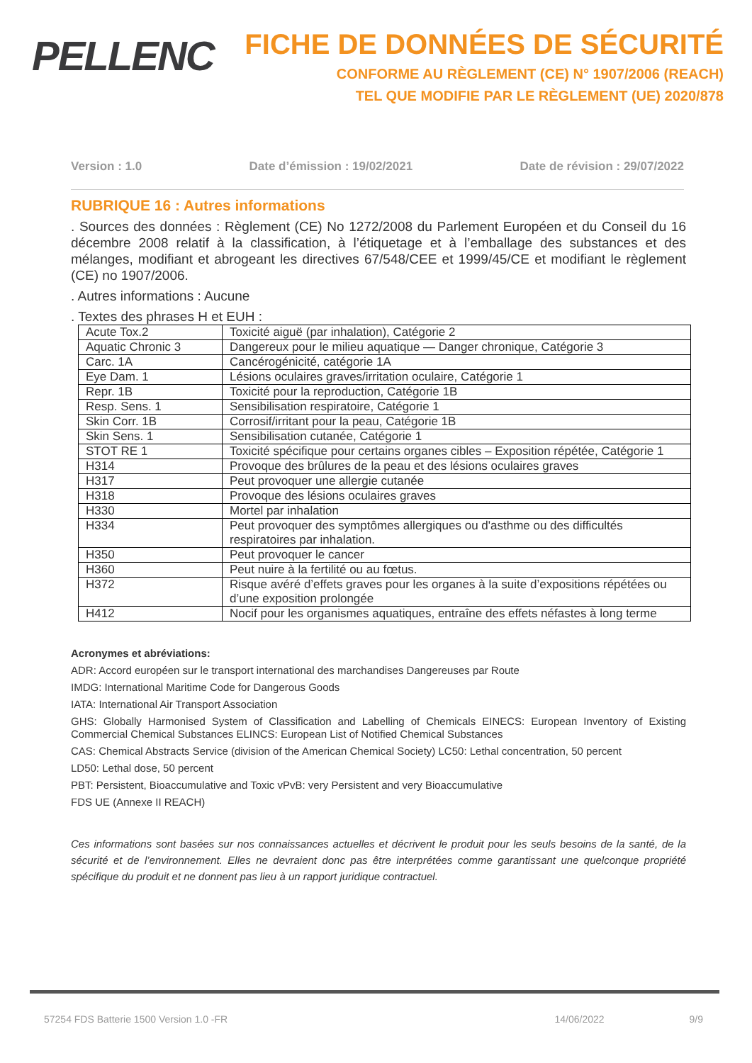PELLENC
FICHE DE DONNÉES DE SÉCURITÉ
CONFORME AU RÈGLEMENT (CE) N° 1907/2006 (REACH)
TEL QUE MODIFIE PAR LE RÈGLEMENT (UE) 2020/878
Version : 1.0 Date d’émission : 19/02/2021 Date de révision : 29/07/2022
RUBRIQUE 16 : Autres informations
. Sources des données : Règlement (CE) No 1272/2008 du Parlement Européen et du Conseil du 16 décembre 2008 relatif à la classification, à l’étiquetage et à l’emballage des substances et des mélanges, modifiant et abrogeant les directives 67/548/CEE et 1999/45/CE et modifiant le règlement (CE) no 1907/2006.
. Autres informations : Aucune
. Textes des phrases H et EUH :
| Acute Tox.2 | Toxicité aiguë (par inhalation), Catégorie 2 |
| Aquatic Chronic 3 | Dangereux pour le milieu aquatique — Danger chronique, Catégorie 3 |
| Carc. 1A | Cancérogénicité, catégorie 1A |
| Eye Dam. 1 | Lésions oculaires graves/irritation oculaire, Catégorie 1 |
| Repr. 1B | Toxicité pour la reproduction, Catégorie 1B |
| Resp. Sens. 1 | Sensibilisation respiratoire, Catégorie 1 |
| Skin Corr. 1B | Corrosif/irritant pour la peau, Catégorie 1B |
| Skin Sens. 1 | Sensibilisation cutanée, Catégorie 1 |
| STOT RE 1 | Toxicité spécifique pour certains organes cibles – Exposition répétée, Catégorie 1 |
| H314 | Provoque des brûlures de la peau et des lésions oculaires graves |
| H317 | Peut provoquer une allergie cutanée |
| H318 | Provoque des lésions oculaires graves |
| H330 | Mortel par inhalation |
| H334 | Peut provoquer des symptômes allergiques ou d'asthme ou des difficultés respiratoires par inhalation. |
| H350 | Peut provoquer le cancer |
| H360 | Peut nuire à la fertilité ou au fœtus. |
| H372 | Risque avéré d’effets graves pour les organes à la suite d’expositions répétées ou d’une exposition prolongée |
| H412 | Nocif pour les organismes aquatiques, entraîne des effets néfastes à long terme |
Acronymes et abréviations:
ADR: Accord européen sur le transport international des marchandises Dangereuses par Route
IMDG: International Maritime Code for Dangerous Goods
IATA: International Air Transport Association
GHS: Globally Harmonised System of Classification and Labelling of Chemicals EINECS: European Inventory of Existing Commercial Chemical Substances ELINCS: European List of Notified Chemical Substances
CAS: Chemical Abstracts Service (division of the American Chemical Society) LC50: Lethal concentration, 50 percent
LD50: Lethal dose, 50 percent
PBT: Persistent, Bioaccumulative and Toxic vPvB: very Persistent and very Bioaccumulative
FDS UE (Annexe II REACH)
Ces informations sont basées sur nos connaissances actuelles et décrivent le produit pour les seuls besoins de la santé, de la sécurité et de l’environnement. Elles ne devraient donc pas être interprétées comme garantissant une quelconque propriété spécifique du produit et ne donnent pas lieu à un rapport juridique contractuel.
57254 FDS Batterie 1500 Version 1.0 -FR 14/06/2022 9/9